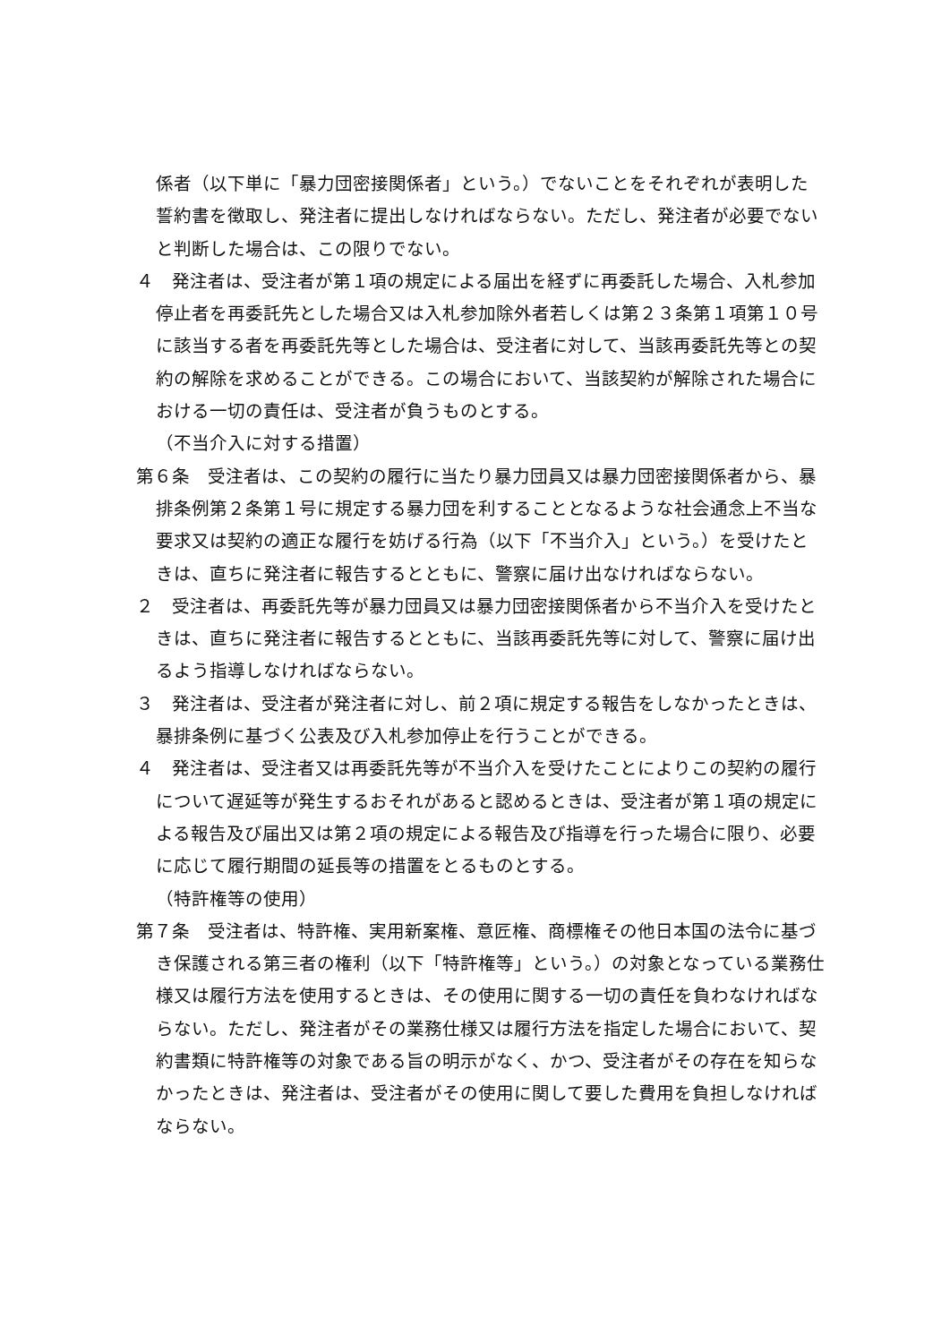係者（以下単に「暴力団密接関係者」という。）でないことをそれぞれが表明した誓約書を徴取し、発注者に提出しなければならない。ただし、発注者が必要でないと判断した場合は、この限りでない。
４　発注者は、受注者が第１項の規定による届出を経ずに再委託した場合、入札参加停止者を再委託先とした場合又は入札参加除外者若しくは第２３条第１項第１０号に該当する者を再委託先等とした場合は、受注者に対して、当該再委託先等との契約の解除を求めることができる。この場合において、当該契約が解除された場合における一切の責任は、受注者が負うものとする。
（不当介入に対する措置）
第６条　受注者は、この契約の履行に当たり暴力団員又は暴力団密接関係者から、暴排条例第２条第１号に規定する暴力団を利することとなるような社会通念上不当な要求又は契約の適正な履行を妨げる行為（以下「不当介入」という。）を受けたときは、直ちに発注者に報告するとともに、警察に届け出なければならない。
２　受注者は、再委託先等が暴力団員又は暴力団密接関係者から不当介入を受けたときは、直ちに発注者に報告するとともに、当該再委託先等に対して、警察に届け出るよう指導しなければならない。
３　発注者は、受注者が発注者に対し、前２項に規定する報告をしなかったときは、暴排条例に基づく公表及び入札参加停止を行うことができる。
４　発注者は、受注者又は再委託先等が不当介入を受けたことによりこの契約の履行について遅延等が発生するおそれがあると認めるときは、受注者が第１項の規定による報告及び届出又は第２項の規定による報告及び指導を行った場合に限り、必要に応じて履行期間の延長等の措置をとるものとする。
（特許権等の使用）
第７条　受注者は、特許権、実用新案権、意匠権、商標権その他日本国の法令に基づき保護される第三者の権利（以下「特許権等」という。）の対象となっている業務仕様又は履行方法を使用するときは、その使用に関する一切の責任を負わなければならない。ただし、発注者がその業務仕様又は履行方法を指定した場合において、契約書類に特許権等の対象である旨の明示がなく、かつ、受注者がその存在を知らなかったときは、発注者は、受注者がその使用に関して要した費用を負担しなければならない。